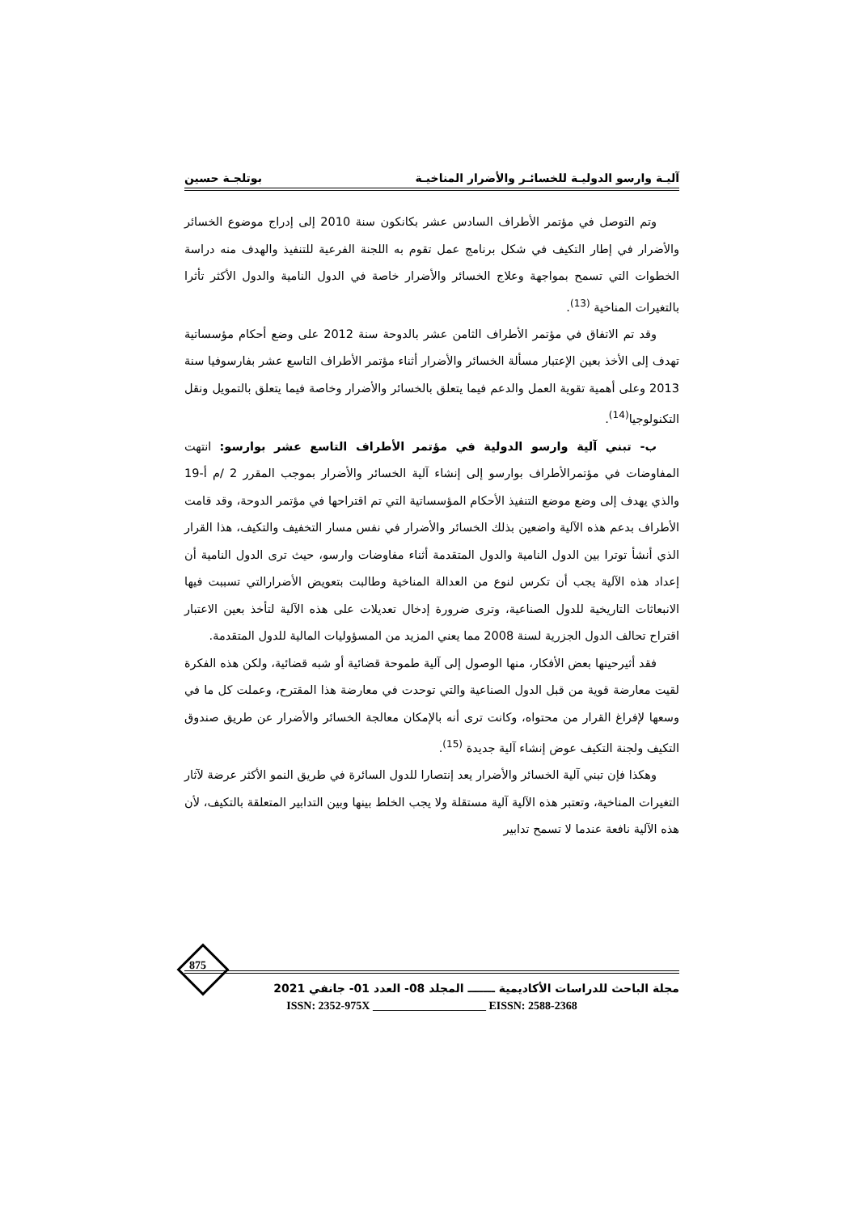آليـة وارسو الدوليـة للخسائـر والأضرار المناخيـة بوتلجـة حسين
وتم التوصل في مؤتمر الأطراف السادس عشر بكانكون سنة 2010 إلى إدراج موضوع الخسائر والأضرار في إطار التكيف في شكل برنامج عمل تقوم به اللجنة الفرعية للتنفيذ والهدف منه دراسة الخطوات التي تسمح بمواجهة وعلاج الخسائر والأضرار خاصة في الدول النامية والدول الأكثر تأثرا بالتغيرات المناخية <sup>(13)</sup>.
وقد تم الاتفاق في مؤتمر الأطراف الثامن عشر بالدوحة سنة 2012 على وضع أحكام مؤسساتية تهدف إلى الأخذ بعين الإعتبار مسألة الخسائر والأضرار أثناء مؤتمر الأطراف التاسع عشر بفارسوفيا سنة 2013 وعلى أهمية تقوية العمل والدعم فيما يتعلق بالخسائر والأضرار وخاصة فيما يتعلق بالتمويل ونقل التكنولوجيا<sup>(14)</sup>.
ب- تبني آلية وارسو الدولية في مؤتمر الأطراف التاسع عشر بوارسو: انتهت المفاوضات في مؤتمرالأطراف بوارسو إلى إنشاء آلية الخسائر والأضرار بموجب المقرر 2 /م أ-19 والذي يهدف إلى وضع موضع التنفيذ الأحكام المؤسساتية التي تم اقتراحها في مؤتمر الدوحة، وقد قامت الأطراف بدعم هذه الآلية واضعين بذلك الخسائر والأضرار في نفس مسار التخفيف والتكيف، هذا القرار الذي أنشأ توترا بين الدول النامية والدول المتقدمة أثناء مفاوضات وارسو، حيث ترى الدول النامية أن إعداد هذه الآلية يجب أن تكرس لنوع من العدالة المناخية وطالبت بتعويض الأضرارالتي تسببت فيها الانبعاثات التاريخية للدول الصناعية، وترى ضرورة إدخال تعديلات على هذه الآلية لتأخذ بعين الاعتبار اقتراح تحالف الدول الجزرية لسنة 2008 مما يعني المزيد من المسؤوليات المالية للدول المتقدمة.
فقد أثيرحينها بعض الأفكار، منها الوصول إلى آلية طموحة قضائية أو شبه قضائية، ولكن هذه الفكرة لقيت معارضة قوية من قبل الدول الصناعية والتي توحدت في معارضة هذا المقترح، وعملت كل ما في وسعها لإفراغ القرار من محتواه، وكانت ترى أنه بالإمكان معالجة الخسائر والأضرار عن طريق صندوق التكيف ولجنة التكيف عوض إنشاء آلية جديدة <sup>(15)</sup>.
وهكذا فإن تبني آلية الخسائر والأضرار يعد إنتصارا للدول السائرة في طريق النمو الأكثر عرضة لآثار التغيرات المناخية، وتعتبر هذه الآلية آلية مستقلة ولا يجب الخلط بينها وبين التدابير المتعلقة بالتكيف، لأن هذه الآلية نافعة عندما لا تسمح تدابير
875
مجلة الباحث للدراسات الأكاديمية ـــــــ المجلد 08- العدد 01- جانفي 2021
ISSN: 2352-975X ____________________ EISSN: 2588-2368